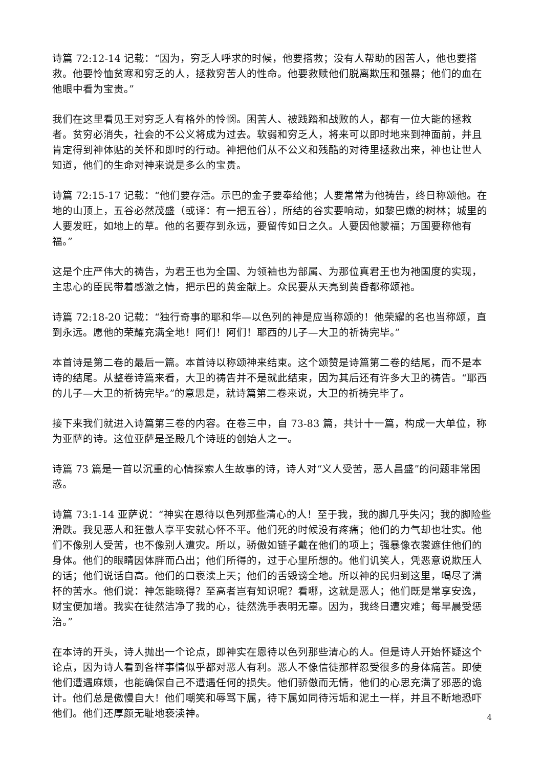诗篇 72:12-14 记载：“因为，穷乏人呼求的时候，他要搭救；没有人帮助的困苦人，他也要搭救。他要怜恤贫寒和穷乏的人，拯救穷苦人的性命。他要救赎他们脱离欺压和强暴；他们的血在他眼中看为宝贵。”
我们在这里看见王对穷乏人有格外的怜悯。困苦人、被践踏和战败的人，都有一位大能的拯救者。贫穷必消失，社会的不公义将成为过去。软弱和穷乏人，将来可以即时地来到神面前，并且肯定得到神体贴的关怀和即时的行动。神把他们从不公义和残酷的对待里拯救出来，神也让世人知道，他们的生命对神来说是多么的宝贵。
诗篇 72:15-17 记载：“他们要存活。示巴的金子要奉给他；人要常常为他祷告，终日称颂他。在地的山顶上，五谷必然茂盛（或译：有一把五谷），所结的谷实要响动，如黎巴嫩的树林；城里的人要发旺，如地上的草。他的名要存到永远，要留传如日之久。人要因他蒙福；万国要称他有福。”
这是个庄严伟大的祷告，为君王也为全国、为领袖也为部属、为那位真君王也为祂国度的实现，主忠心的臣民带着感激之情，把示巴的黄金献上。众民要从天亮到黄昏都称颂祂。
诗篇 72:18-20 记载：“独行奇事的耶和华—以色列的神是应当称颂的！他荣耀的名也当称颂，直到永远。愿他的荣耀充满全地！阿们！阿们！耶西的儿子—大卫的祈祷完毕。”
本首诗是第二卷的最后一篇。本首诗以称颂神来结束。这个颂赞是诗篇第二卷的结尾，而不是本诗的结尾。从整卷诗篇来看，大卫的祷告并不是就此结束，因为其后还有许多大卫的祷告。“耶西的儿子—大卫的祈祷完毕。”的意思是，就诗篇第二卷来说，大卫的祈祷完毕了。
接下来我们就进入诗篇第三卷的内容。在卷三中，自 73-83 篇，共计十一篇，构成一大单位，称为亚萨的诗。这位亚萨是圣殿几个诗班的创始人之一。
诗篇 73 篇是一首以沉重的心情探索人生故事的诗，诗人对“义人受苦，恶人昌盛”的问题非常困惑。
诗篇 73:1-14 亚萨说：“神实在恩待以色列那些清心的人！至于我，我的脚几乎失闪；我的脚险些滑跌。我见恶人和狂傲人享平安就心怀不平。他们死的时候没有疼痛；他们的力气却也壮实。他们不像别人受苦，也不像别人遭灾。所以，骄傲如链子戴在他们的项上；强暴像衣裳遮住他们的身体。他们的眼睛因体胖而凸出；他们所得的，过于心里所想的。他们讥笑人，凭恶意说欺压人的话；他们说话自高。他们的口亵渎上天；他们的舌毁谤全地。所以神的民归到这里，喝尽了满杯的苦水。他们说：神怎能晓得？至高者岂有知识呢？看哪，这就是恶人；他们既是常享安逸，财宝便加增。我实在徒然洁净了我的心，徒然洗手表明无辜。因为，我终日遭灾难；每早晨受惩治。”
在本诗的开头，诗人抛出一个论点，即神实在恩待以色列那些清心的人。但是诗人开始怀疑这个论点，因为诗人看到各样事情似乎都对恶人有利。恶人不像信徒那样忍受很多的身体痛苦。即使他们遭遇麻烦，也能确保自己不遭遇任何的损失。他们骄傲而无情，他们的心思充满了邪恶的诡计。他们总是傲慢自大！他们嘲笑和辱骂下属，待下属如同待污垢和泥土一样，并且不断地恐吓他们。他们还厚颜无耻地亵渎神。
4